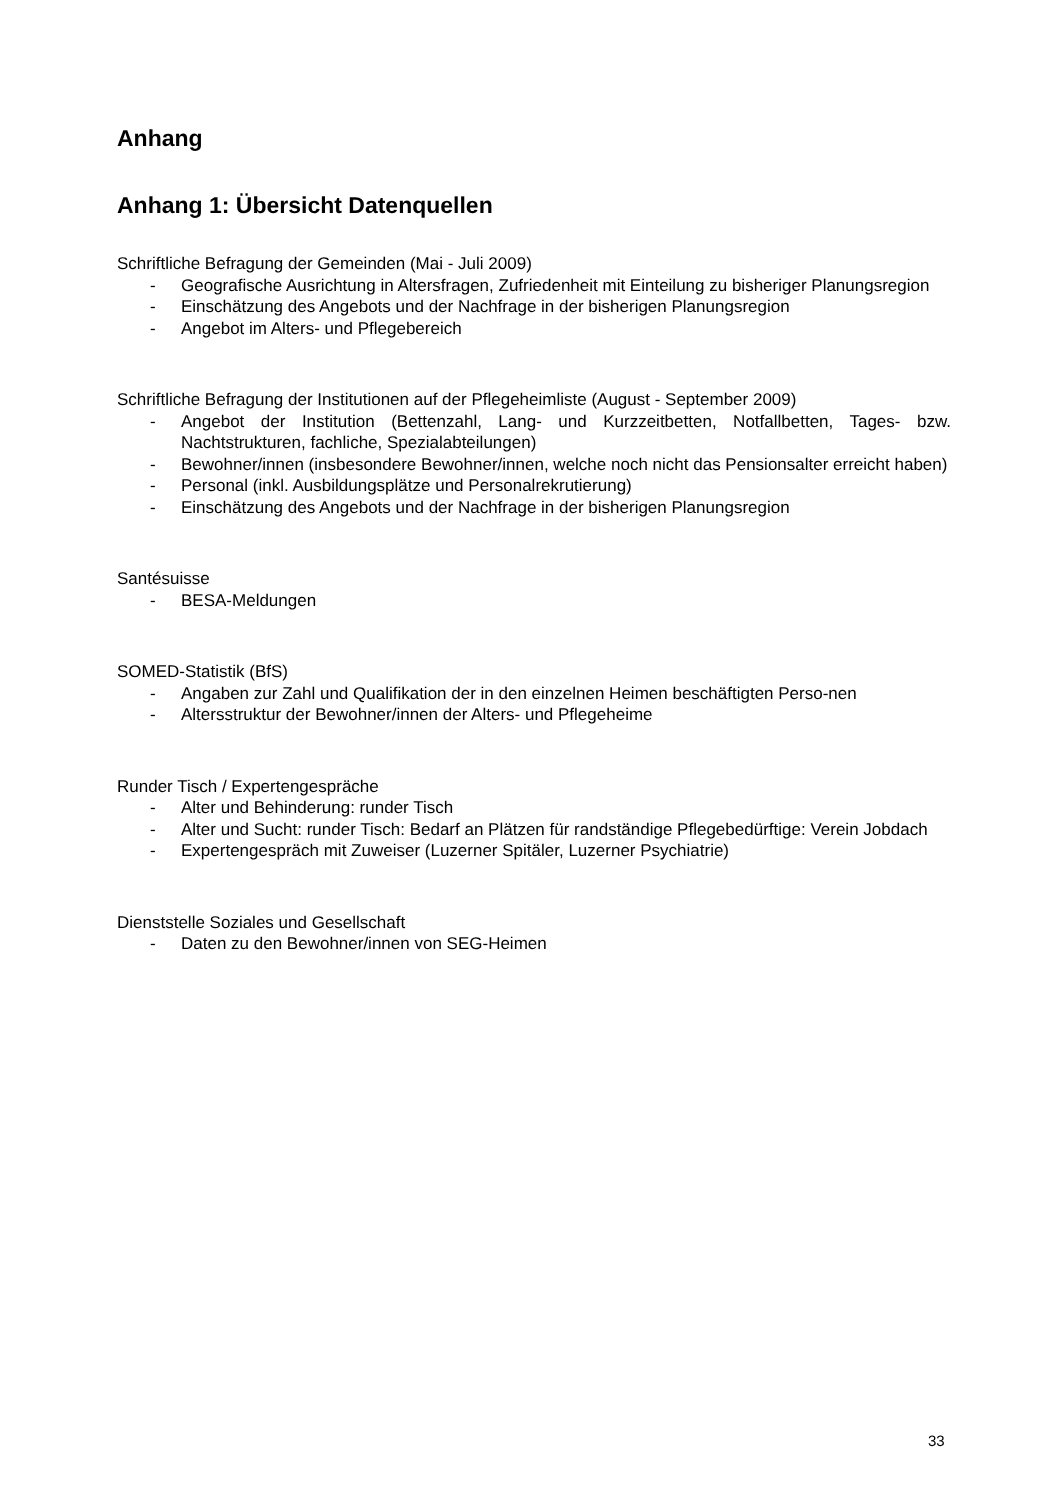Anhang
Anhang 1: Übersicht Datenquellen
Schriftliche Befragung der Gemeinden (Mai - Juli 2009)
- Geografische Ausrichtung in Altersfragen, Zufriedenheit mit Einteilung zu bisheriger Planungsregion
- Einschätzung des Angebots und der Nachfrage in der bisherigen Planungsregion
- Angebot im Alters- und Pflegebereich
Schriftliche Befragung der Institutionen auf der Pflegeheimliste (August - September 2009)
- Angebot der Institution (Bettenzahl, Lang- und Kurzzeitbetten, Notfallbetten, Tages- bzw. Nachtstrukturen, fachliche, Spezialabteilungen)
- Bewohner/innen (insbesondere Bewohner/innen, welche noch nicht das Pensionsalter erreicht haben)
- Personal (inkl. Ausbildungsplätze und Personalrekrutierung)
- Einschätzung des Angebots und der Nachfrage in der bisherigen Planungsregion
Santésuisse
- BESA-Meldungen
SOMED-Statistik (BfS)
- Angaben zur Zahl und Qualifikation der in den einzelnen Heimen beschäftigten Perso-nen
- Altersstruktur der Bewohner/innen der Alters- und Pflegeheime
Runder Tisch / Expertengespräche
- Alter und Behinderung: runder Tisch
- Alter und Sucht: runder Tisch: Bedarf an Plätzen für randständige Pflegebedürftige: Verein Jobdach
- Expertengespräch mit Zuweiser (Luzerner Spitäler, Luzerner Psychiatrie)
Dienststelle Soziales und Gesellschaft
- Daten zu den Bewohner/innen von SEG-Heimen
33